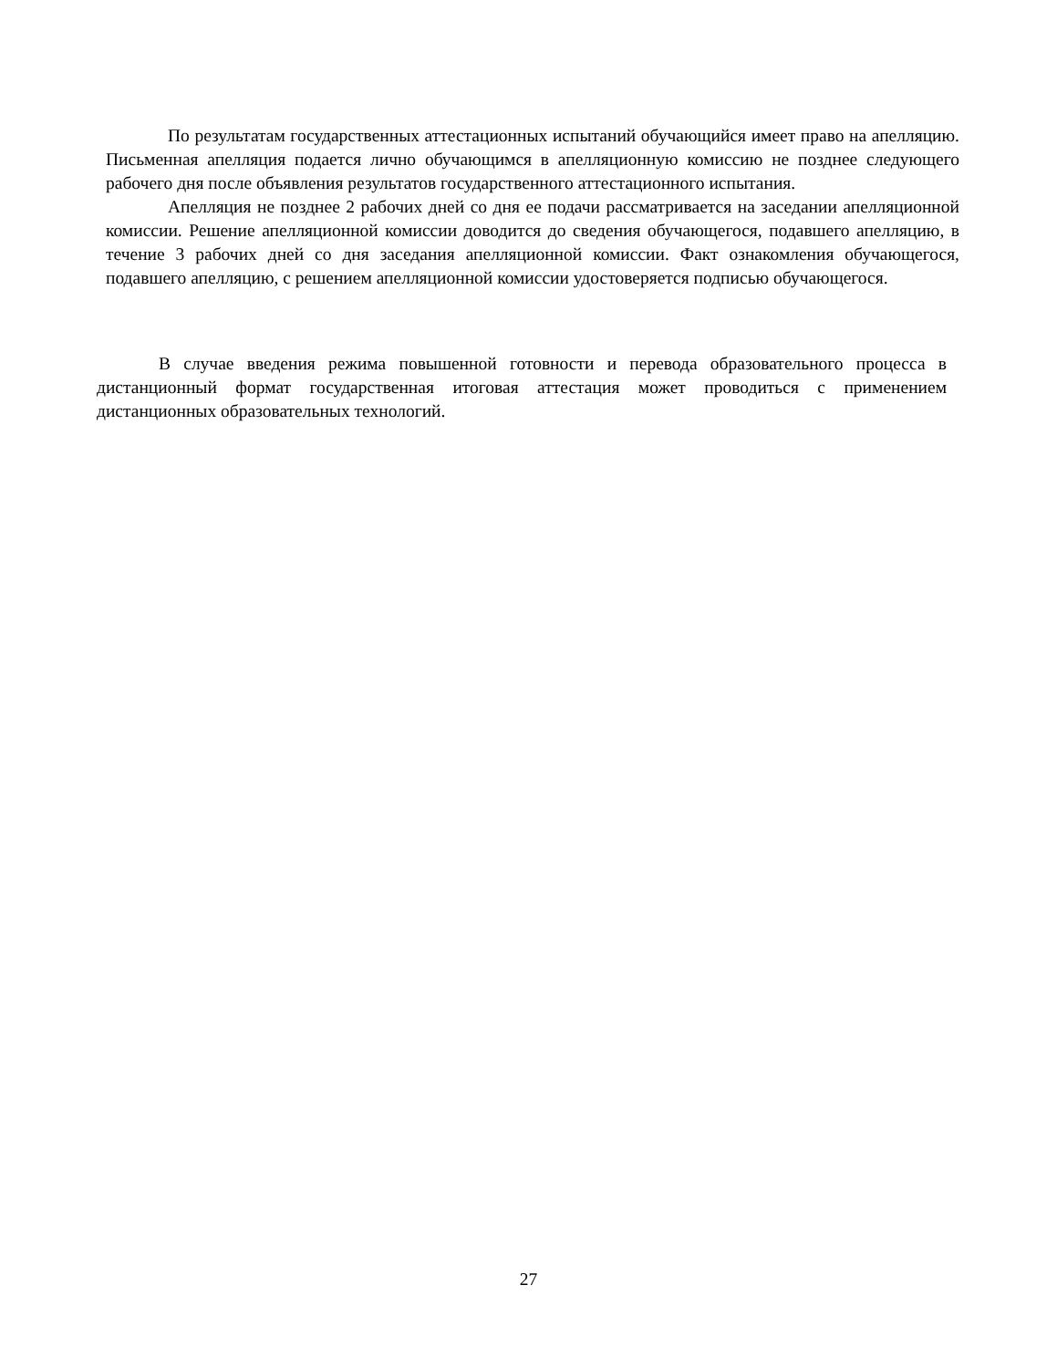По результатам государственных аттестационных испытаний обучающийся имеет право на апелляцию. Письменная апелляция подается лично обучающимся в апелляционную комиссию не позднее следующего рабочего дня после объявления результатов государственного аттестационного испытания.
Апелляция не позднее 2 рабочих дней со дня ее подачи рассматривается на заседании апелляционной комиссии. Решение апелляционной комиссии доводится до сведения обучающегося, подавшего апелляцию, в течение 3 рабочих дней со дня заседания апелляционной комиссии. Факт ознакомления обучающегося, подавшего апелляцию, с решением апелляционной комиссии удостоверяется подписью обучающегося.
В случае введения режима повышенной готовности и перевода образовательного процесса в дистанционный формат государственная итоговая аттестация может проводиться с применением дистанционных образовательных технологий.
27